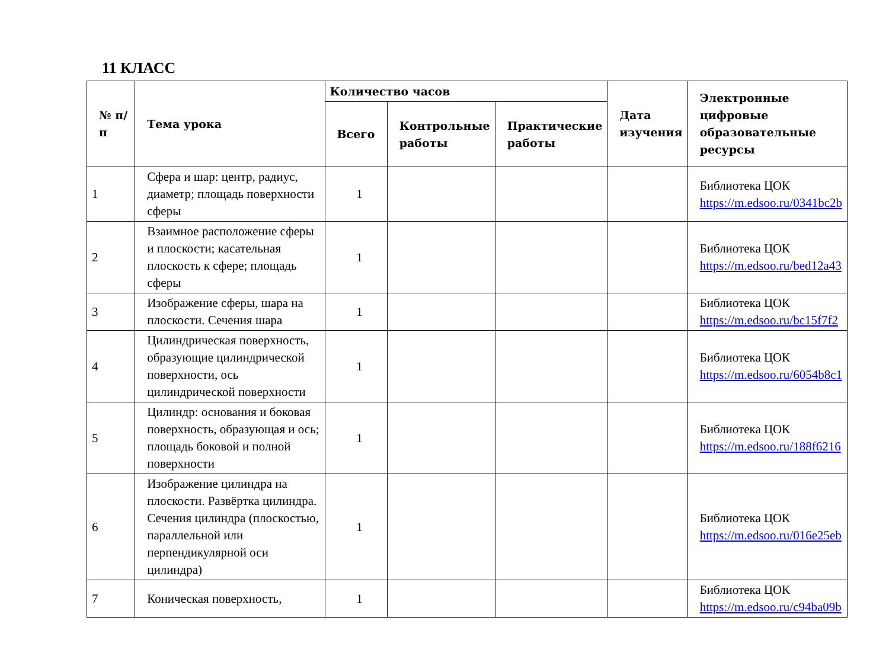11 КЛАСС
| № п/п | Тема урока | Количество часов | | | Дата изучения | Электронные цифровые образовательные ресурсы |
| --- | --- | --- | --- | --- | --- | --- |
| | | Всего | Контрольные работы | Практические работы | | |
| 1 | Сфера и шар: центр, радиус, диаметр; площадь поверхности сферы | 1 | | | | Библиотека ЦОК https://m.edsoo.ru/0341bc2b |
| 2 | Взаимное расположение сферы и плоскости; касательная плоскость к сфере; площадь сферы | 1 | | | | Библиотека ЦОК https://m.edsoo.ru/bed12a43 |
| 3 | Изображение сферы, шара на плоскости. Сечения шара | 1 | | | | Библиотека ЦОК https://m.edsoo.ru/bc15f7f2 |
| 4 | Цилиндрическая поверхность, образующие цилиндрической поверхности, ось цилиндрической поверхности | 1 | | | | Библиотека ЦОК https://m.edsoo.ru/6054b8c1 |
| 5 | Цилиндр: основания и боковая поверхность, образующая и ось; площадь боковой и полной поверхности | 1 | | | | Библиотека ЦОК https://m.edsoo.ru/188f6216 |
| 6 | Изображение цилиндра на плоскости. Развёртка цилиндра. Сечения цилиндра (плоскостью, параллельной или перпендикулярной оси цилиндра) | 1 | | | | Библиотека ЦОК https://m.edsoo.ru/016e25eb |
| 7 | Коническая поверхность, | 1 | | | | Библиотека ЦОК https://m.edsoo.ru/c94ba09b |